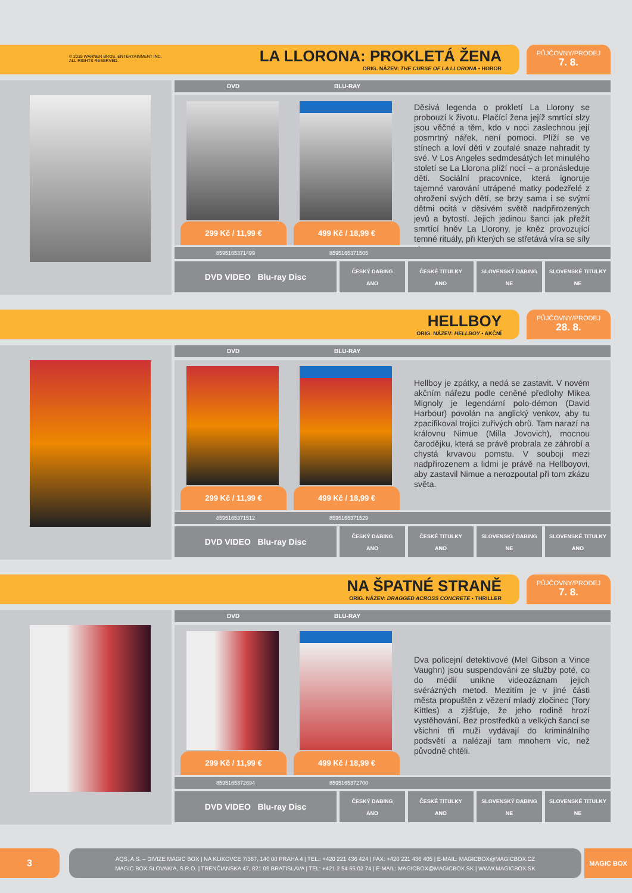© 2019 WARNER BROS. ENTERTAINMENT INC.
ALL RIGHTS RESERVED.
LA LLORONA: PROKLETÁ ŽENA
ORIG. NÁZEV: THE CURSE OF LA LLORONA • HOROR
PŮJČOVNY/PRODEJ
7. 8.
DVD BLU-RAY
299 Kč / 11,99 € 499 Kč / 18,99 €
Děsivá legenda o prokletí La Llorony se probouzí k životu. Plačící žena jejíž smrtící slzy jsou věčné a těm, kdo v noci zaslechnou její posmrtný nářek, není pomoci. Plíží se ve stínech a loví děti v zoufalé snaze nahradit ty své. V Los Angeles sedmdesátých let minulého století se La Llorona plíží nocí – a pronásleduje děti. Sociální pracovnice, která ignoruje tajemné varování utrápené matky podezřelé z ohrožení svých dětí, se brzy sama i se svými dětmi ocitá v děsivém světě nadpřirozených jevů a bytostí. Jejich jedinou šanci jak přežít smrtící hněv La Llorony, je kněz provozující temné rituály, při kterých se střetává víra se síly zla.
8595165371499 8595165371505
DVD VIDEO Blu-ray Disc
ČESKÝ DABING
ANO
ČESKÉ TITULKY
ANO
SLOVENSKÝ DABING
NE
SLOVENSKÉ TITULKY
NE
HELLBOY
ORIG. NÁZEV: HELLBOY • AKČNÍ
PŮJČOVNY/PRODEJ
28. 8.
DVD BLU-RAY
299 Kč / 11,99 € 499 Kč / 18,99 €
Hellboy je zpátky, a nedá se zastavit. V novém akčním nářezu podle ceněné předlohy Mikea Mignoly je legendární polo-démon (David Harbour) povolán na anglický venkov, aby tu zpacifikoval trojici zuřivých obrů. Tam narazí na královnu Nimue (Milla Jovovich), mocnou čarodějku, která se právě probrala ze záhrobí a chystá krvavou pomstu. V souboji mezi nadpřirozenem a lidmi je právě na Hellboyovi, aby zastavil Nimue a nerozpoutal při tom zkázu světa.
8595165371512 8595165371529
DVD VIDEO Blu-ray Disc
ČESKÝ DABING
ANO
ČESKÉ TITULKY
ANO
SLOVENSKÝ DABING
NE
SLOVENSKÉ TITULKY
ANO
NA ŠPATNÉ STRANĚ
ORIG. NÁZEV: DRAGGED ACROSS CONCRETE • THRILLER
PŮJČOVNY/PRODEJ
7. 8.
DVD BLU-RAY
299 Kč / 11,99 € 499 Kč / 18,99 €
Dva policejní detektivové (Mel Gibson a Vince Vaughn) jsou suspendováni ze služby poté, co do médií unikne videozáznam jejich svérázných metod. Mezitím je v jiné části města propuštěn z vězení mladý zločinec (Tory Kittles) a zjišťuje, že jeho rodině hrozí vystěhování. Bez prostředků a velkých šancí se všichni tři muži vydávají do kriminálního podsvětí a nalézají tam mnohem víc, než původně chtěli.
8595165372694 8595165372700
DVD VIDEO Blu-ray Disc
ČESKÝ DABING
ANO
ČESKÉ TITULKY
ANO
SLOVENSKÝ DABING
NE
SLOVENSKÉ TITULKY
NE
3
AQS, A.S. – DIVIZE MAGIC BOX | NA KLIKOVCE 7/367, 140 00 PRAHA 4 | TEL.: +420 221 436 424 | FAX: +420 221 436 405 | E-MAIL: MAGICBOX@MAGICBOX.CZ
MAGIC BOX SLOVAKIA, S.R.O. | TRENČIANSKA 47, 821 09 BRATISLAVA | TEL: +421 2 54 65 02 74 | E-MAIL: MAGICBOX@MAGICBOX.SK | WWW.MAGICBOX.SK
MAGIC BOX